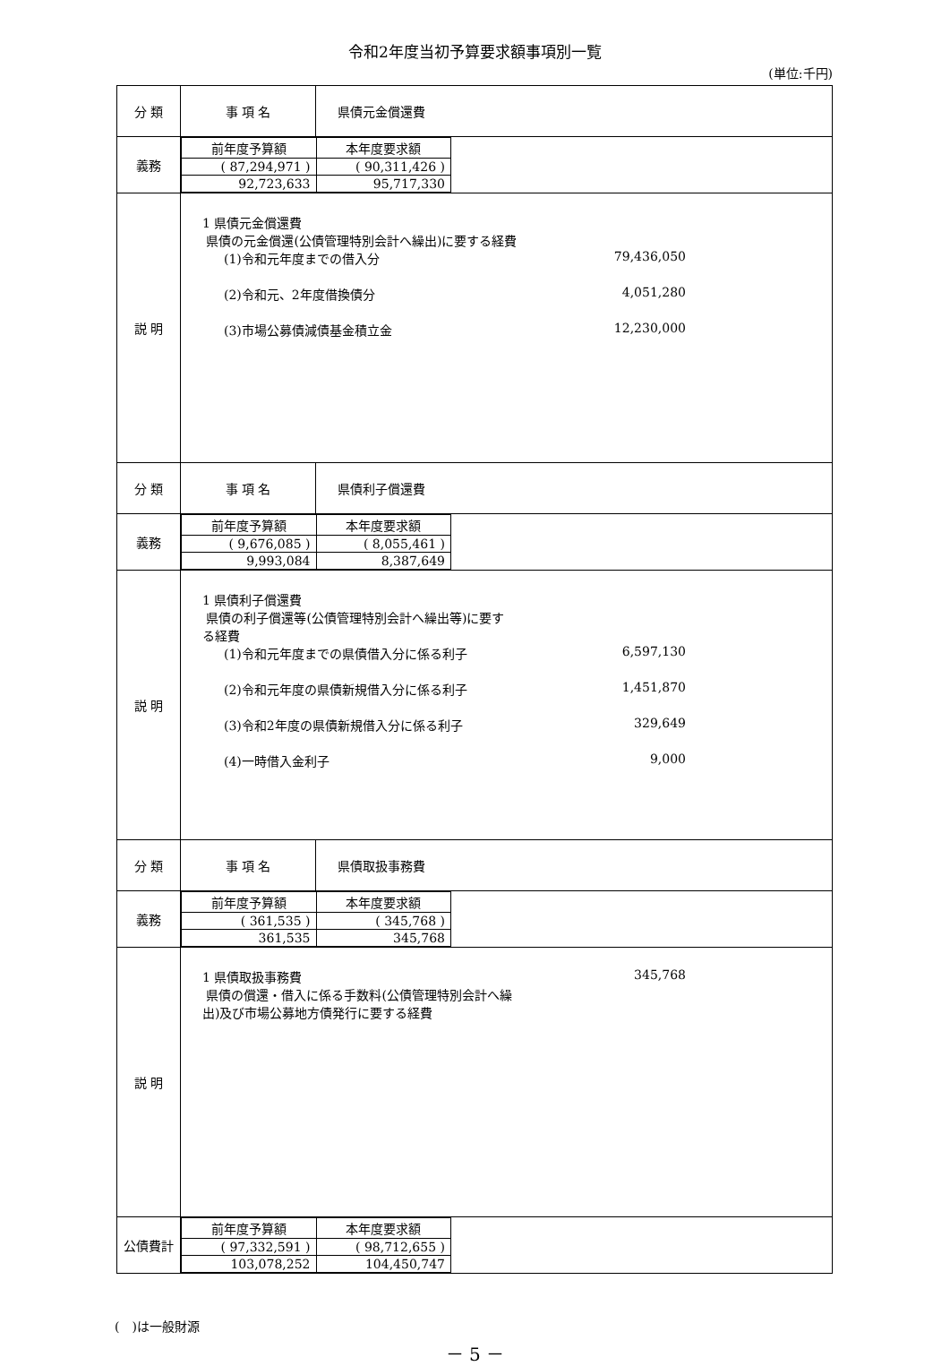令和2年度当初予算要求額事項別一覧
(単位:千円)
| 分 類 | 事 項 名 | 県債元金償還費 |
| 義務 | / 前年度予算額 / 本年度要求額 / / --- / --- / / ( 87,294,971 ) / ( 90,311,426 ) / / 92,723,633 / 95,717,330 / | |
| 説 明 | 1 県債元金償還費 県債の元金償還(公債管理特別会計へ繰出)に要する経費 (1)令和元年度までの借入分 79,436,050 (2)令和元、2年度借換債分 4,051,280 (3)市場公募債減債基金積立金 12,230,000 | |
| 分 類 | 事 項 名 | 県債利子償還費 |
| 義務 | / 前年度予算額 / 本年度要求額 / / --- / --- / / ( 9,676,085 ) / ( 8,055,461 ) / / 9,993,084 / 8,387,649 / | |
| 説 明 | 1 県債利子償還費 県債の利子償還等(公債管理特別会計へ繰出等)に要す る経費 (1)令和元年度までの県債借入分に係る利子 6,597,130 (2)令和元年度の県債新規借入分に係る利子 1,451,870 (3)令和2年度の県債新規借入分に係る利子 329,649 (4)一時借入金利子 9,000 | |
| 分 類 | 事 項 名 | 県債取扱事務費 |
| 義務 | / 前年度予算額 / 本年度要求額 / / --- / --- / / ( 361,535 ) / ( 345,768 ) / / 361,535 / 345,768 / | |
| 説 明 | 1 県債取扱事務費 345,768 県債の償還・借入に係る手数料(公債管理特別会計へ繰 出)及び市場公募地方債発行に要する経費 | |
| 公債費計 | / 前年度予算額 / 本年度要求額 / / --- / --- / / ( 97,332,591 ) / ( 98,712,655 ) / / 103,078,252 / 104,450,747 / | |
(　)は一般財源
－ 5 －